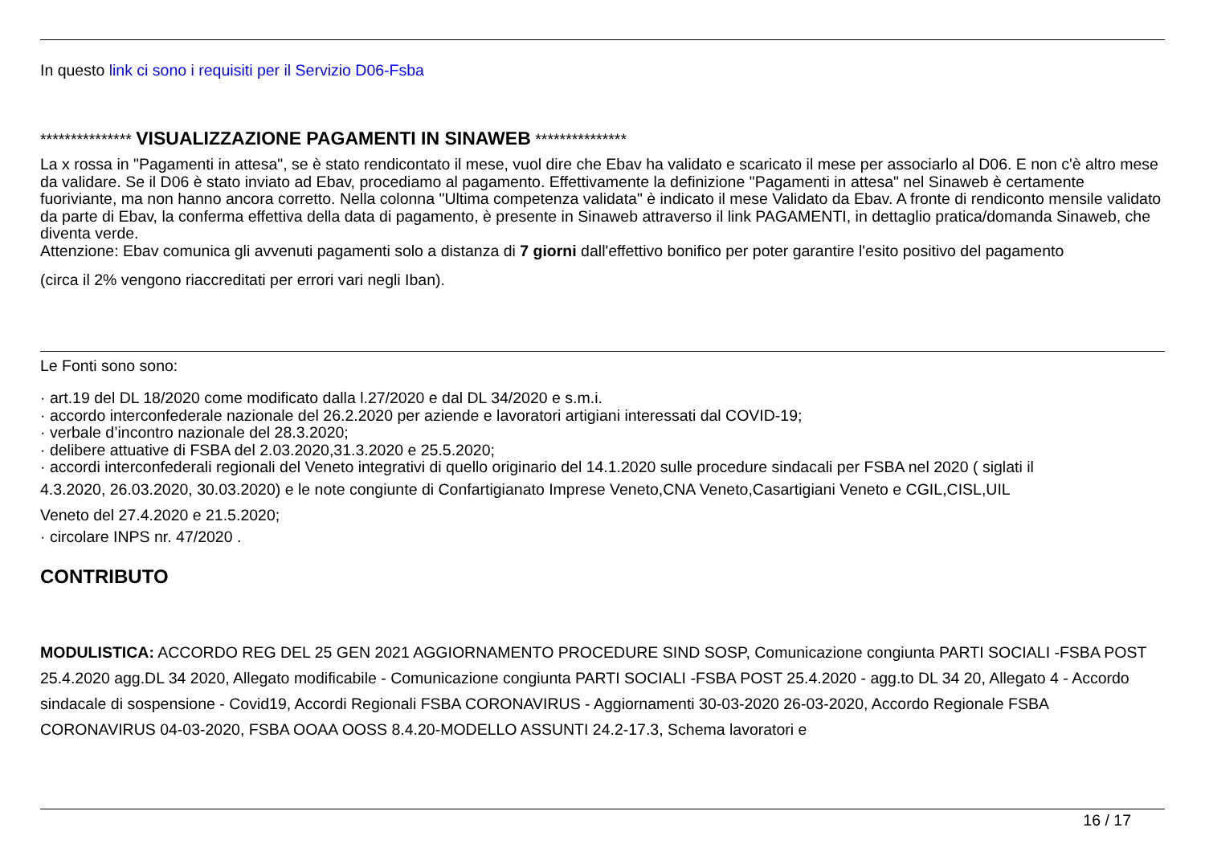In questo link ci sono i requisiti per il Servizio D06-Fsba
*************** VISUALIZZAZIONE PAGAMENTI IN SINAWEB ***************
La x rossa in "Pagamenti in attesa", se è stato rendicontato il mese, vuol dire che Ebav ha validato e scaricato il mese per associarlo al D06. E non c'è altro mese da validare. Se il D06 è stato inviato ad Ebav, procediamo al pagamento. Effettivamente la definizione "Pagamenti in attesa" nel Sinaweb è certamente fuoriviante, ma non hanno ancora corretto. Nella colonna "Ultima competenza validata" è indicato il mese Validato da Ebav. A fronte di rendiconto mensile validato da parte di Ebav, la conferma effettiva della data di pagamento, è presente in Sinaweb attraverso il link PAGAMENTI, in dettaglio pratica/domanda Sinaweb, che diventa verde.
Attenzione: Ebav comunica gli avvenuti pagamenti solo a distanza di 7 giorni dall'effettivo bonifico per poter garantire l'esito positivo del pagamento
(circa il 2% vengono riaccreditati per errori vari negli Iban).
Le Fonti sono sono:
· art.19 del DL 18/2020 come modificato dalla l.27/2020 e dal DL 34/2020 e s.m.i.
· accordo interconfederale nazionale del 26.2.2020 per aziende e lavoratori artigiani interessati dal COVID-19;
· verbale d’incontro nazionale del 28.3.2020;
· delibere attuative di FSBA del 2.03.2020,31.3.2020 e 25.5.2020;
· accordi interconfederali regionali del Veneto integrativi di quello originario del 14.1.2020 sulle procedure sindacali per FSBA nel 2020 ( siglati il
4.3.2020, 26.03.2020, 30.03.2020) e le note congiunte di Confartigianato Imprese Veneto,CNA Veneto,Casartigiani Veneto e CGIL,CISL,UIL
Veneto del 27.4.2020 e 21.5.2020;
· circolare INPS nr. 47/2020 .
CONTRIBUTO
MODULISTICA: ACCORDO REG DEL 25 GEN 2021 AGGIORNAMENTO PROCEDURE SIND SOSP, Comunicazione congiunta PARTI SOCIALI -FSBA POST 25.4.2020 agg.DL 34 2020, Allegato modificabile - Comunicazione congiunta PARTI SOCIALI -FSBA POST 25.4.2020 - agg.to DL 34 20, Allegato 4 - Accordo sindacale di sospensione - Covid19, Accordi Regionali FSBA CORONAVIRUS - Aggiornamenti 30-03-2020 26-03-2020, Accordo Regionale FSBA CORONAVIRUS 04-03-2020, FSBA OOAA OOSS 8.4.20-MODELLO ASSUNTI 24.2-17.3, Schema lavoratori e
16 / 17